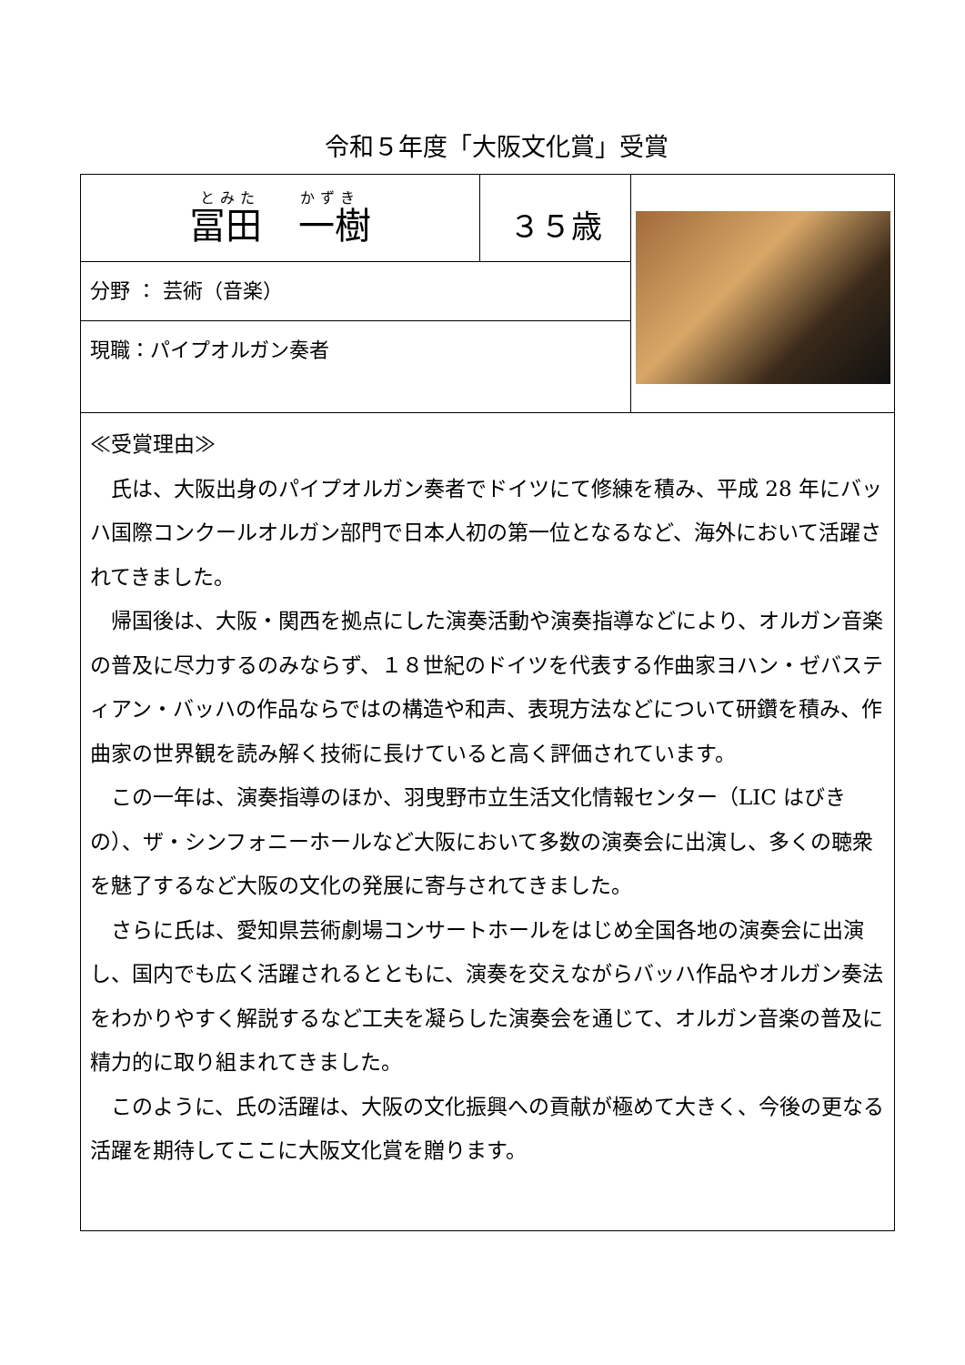令和５年度「大阪文化賞」受賞
| とみた かずき 冨田 一樹 | ３５歳 | |
| 分野 ： 芸術（音楽） | | |
| 現職：パイプオルガン奏者 | | |
| ≪受賞理由≫ 氏は、大阪出身のパイプオルガン奏者でドイツにて修練を積み、平成 28 年にバッハ国際コンクールオルガン部門で日本人初の第一位となるなど、海外において活躍されてきました。 帰国後は、大阪・関西を拠点にした演奏活動や演奏指導などにより、オルガン音楽の普及に尽力するのみならず、１８世紀のドイツを代表する作曲家ヨハン・ゼバスティアン・バッハの作品ならではの構造や和声、表現方法などについて研鑽を積み、作曲家の世界観を読み解く技術に長けていると高く評価されています。 この一年は、演奏指導のほか、羽曳野市立生活文化情報センター（LIC はびきの）、ザ・シンフォニーホールなど大阪において多数の演奏会に出演し、多くの聴衆を魅了するなど大阪の文化の発展に寄与されてきました。 さらに氏は、愛知県芸術劇場コンサートホールをはじめ全国各地の演奏会に出演し、国内でも広く活躍されるとともに、演奏を交えながらバッハ作品やオルガン奏法をわかりやすく解説するなど工夫を凝らした演奏会を通じて、オルガン音楽の普及に精力的に取り組まれてきました。 このように、氏の活躍は、大阪の文化振興への貢献が極めて大きく、今後の更なる活躍を期待してここに大阪文化賞を贈ります。 | | |